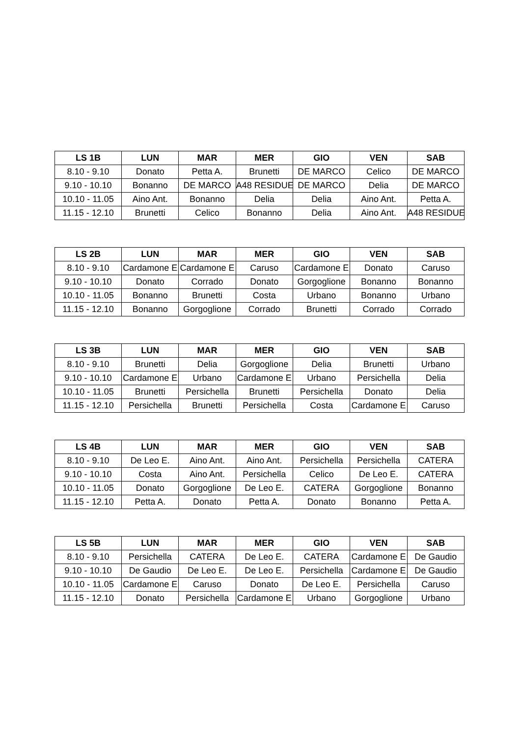| LS 1B | LUN | MAR | MER | GIO | VEN | SAB |
| --- | --- | --- | --- | --- | --- | --- |
| 8.10 - 9.10 | Donato | Petta A. | Brunetti | DE MARCO | Celico | DE MARCO |
| 9.10 - 10.10 | Bonanno | DE MARCO | A48 RESIDUE | DE MARCO | Delia | DE MARCO |
| 10.10 - 11.05 | Aino Ant. | Bonanno | Delia | Delia | Aino Ant. | Petta A. |
| 11.15 - 12.10 | Brunetti | Celico | Bonanno | Delia | Aino Ant. | A48 RESIDUE |
| LS 2B | LUN | MAR | MER | GIO | VEN | SAB |
| --- | --- | --- | --- | --- | --- | --- |
| 8.10 - 9.10 | Cardamone E | Cardamone E | Caruso | Cardamone E | Donato | Caruso |
| 9.10 - 10.10 | Donato | Corrado | Donato | Gorgoglione | Bonanno | Bonanno |
| 10.10 - 11.05 | Bonanno | Brunetti | Costa | Urbano | Bonanno | Urbano |
| 11.15 - 12.10 | Bonanno | Gorgoglione | Corrado | Brunetti | Corrado | Corrado |
| LS 3B | LUN | MAR | MER | GIO | VEN | SAB |
| --- | --- | --- | --- | --- | --- | --- |
| 8.10 - 9.10 | Brunetti | Delia | Gorgoglione | Delia | Brunetti | Urbano |
| 9.10 - 10.10 | Cardamone E | Urbano | Cardamone E | Urbano | Persichella | Delia |
| 10.10 - 11.05 | Brunetti | Persichella | Brunetti | Persichella | Donato | Delia |
| 11.15 - 12.10 | Persichella | Brunetti | Persichella | Costa | Cardamone E | Caruso |
| LS 4B | LUN | MAR | MER | GIO | VEN | SAB |
| --- | --- | --- | --- | --- | --- | --- |
| 8.10 - 9.10 | De Leo E. | Aino Ant. | Aino Ant. | Persichella | Persichella | CATERA |
| 9.10 - 10.10 | Costa | Aino Ant. | Persichella | Celico | De Leo E. | CATERA |
| 10.10 - 11.05 | Donato | Gorgoglione | De Leo E. | CATERA | Gorgoglione | Bonanno |
| 11.15 - 12.10 | Petta A. | Donato | Petta A. | Donato | Bonanno | Petta A. |
| LS 5B | LUN | MAR | MER | GIO | VEN | SAB |
| --- | --- | --- | --- | --- | --- | --- |
| 8.10 - 9.10 | Persichella | CATERA | De Leo E. | CATERA | Cardamone E | De Gaudio |
| 9.10 - 10.10 | De Gaudio | De Leo E. | De Leo E. | Persichella | Cardamone E | De Gaudio |
| 10.10 - 11.05 | Cardamone E | Caruso | Donato | De Leo E. | Persichella | Caruso |
| 11.15 - 12.10 | Donato | Persichella | Cardamone E | Urbano | Gorgoglione | Urbano |